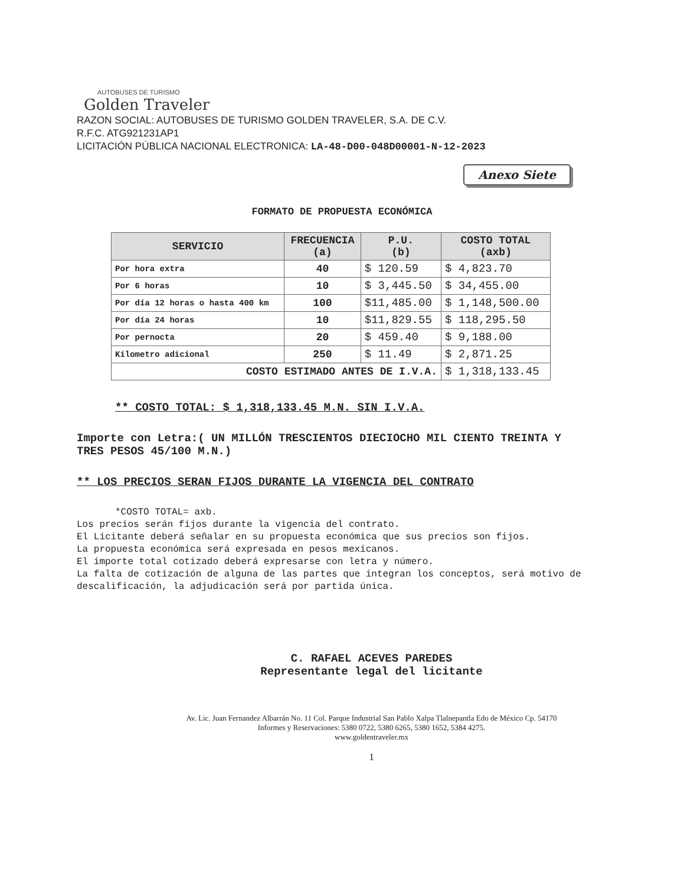AUTOBUSES DE TURISMO
Golden Traveler
RAZON SOCIAL: AUTOBUSES DE TURISMO GOLDEN TRAVELER, S.A. DE C.V.
R.F.C. ATG921231AP1
LICITACIÓN PÚBLICA NACIONAL ELECTRONICA: LA-48-D00-048D00001-N-12-2023
Anexo Siete
FORMATO DE PROPUESTA ECONÓMICA
| SERVICIO | FRECUENCIA (a) | P.U. (b) | COSTO TOTAL (axb) |
| --- | --- | --- | --- |
| Por hora extra | 40 | $ 120.59 | $ 4,823.70 |
| Por 6 horas | 10 | $ 3,445.50 | $ 34,455.00 |
| Por día 12 horas o hasta 400 km | 100 | $11,485.00 | $ 1,148,500.00 |
| Por día 24 horas | 10 | $11,829.55 | $ 118,295.50 |
| Por pernocta | 20 | $ 459.40 | $ 9,188.00 |
| Kilometro adicional | 250 | $ 11.49 | $ 2,871.25 |
| COSTO ESTIMADO ANTES DE I.V.A. | | | $ 1,318,133.45 |
** COSTO TOTAL: $ 1,318,133.45 M.N. SIN I.V.A.
Importe con Letra:( UN MILLÓN TRESCIENTOS DIECIOCHO MIL CIENTO TREINTA Y TRES PESOS 45/100 M.N.)
** LOS PRECIOS SERAN FIJOS DURANTE LA VIGENCIA DEL CONTRATO
*COSTO TOTAL= axb.
Los precios serán fijos durante la vigencia del contrato.
El Licitante deberá señalar en su propuesta económica que sus precios son fijos.
La propuesta económica será expresada en pesos mexicanos.
El importe total cotizado deberá expresarse con letra y número.
La falta de cotización de alguna de las partes que integran los conceptos, será motivo de descalificación, la adjudicación será por partida única.
C. RAFAEL ACEVES PAREDES
Representante legal del licitante
Av. Lic. Juan Fernandez Albarrán No. 11 Col. Parque Industrial San Pablo Xalpa Tlalnepantla Edo de México Cp. 54170
Informes y Reservaciones: 5380 0722, 5380 6265, 5380 1652, 5384 4275.
www.goldentraveler.mx
1